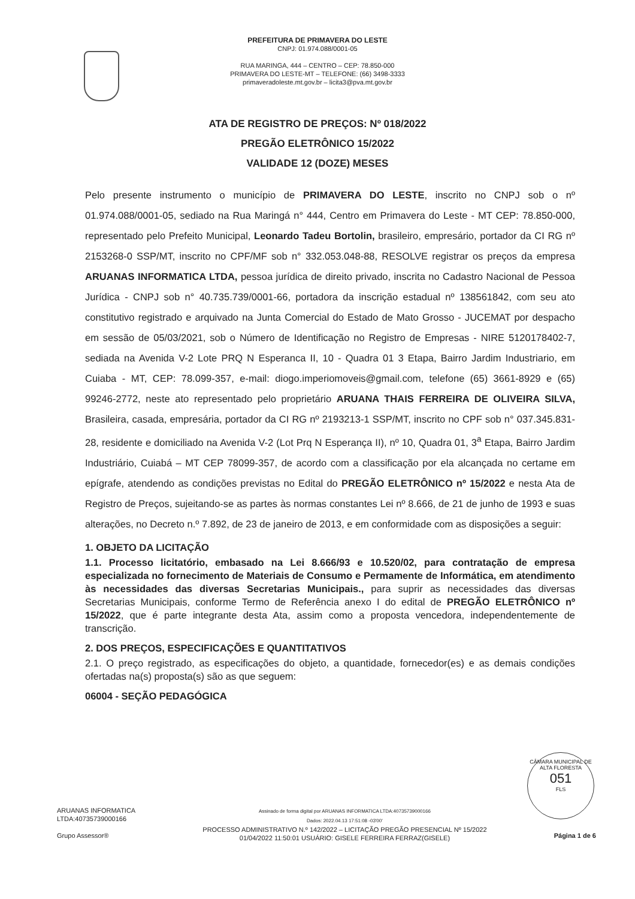PREFEITURA DE PRIMAVERA DO LESTE
CNPJ: 01.974.088/0001-05
RUA MARINGA, 444 – CENTRO – CEP: 78.850-000
PRIMAVERA DO LESTE-MT – TELEFONE: (66) 3498-3333
primaveradoleste.mt.gov.br – licita3@pva.mt.gov.br
ATA DE REGISTRO DE PREÇOS: Nº 018/2022
PREGÃO ELETRÔNICO 15/2022
VALIDADE 12 (DOZE) MESES
Pelo presente instrumento o município de PRIMAVERA DO LESTE, inscrito no CNPJ sob o nº 01.974.088/0001-05, sediado na Rua Maringá n° 444, Centro em Primavera do Leste - MT CEP: 78.850-000, representado pelo Prefeito Municipal, Leonardo Tadeu Bortolin, brasileiro, empresário, portador da CI RG nº 2153268-0 SSP/MT, inscrito no CPF/MF sob n° 332.053.048-88, RESOLVE registrar os preços da empresa ARUANAS INFORMATICA LTDA, pessoa jurídica de direito privado, inscrita no Cadastro Nacional de Pessoa Jurídica - CNPJ sob n° 40.735.739/0001-66, portadora da inscrição estadual nº 138561842, com seu ato constitutivo registrado e arquivado na Junta Comercial do Estado de Mato Grosso - JUCEMAT por despacho em sessão de 05/03/2021, sob o Número de Identificação no Registro de Empresas - NIRE 5120178402-7, sediada na Avenida V-2 Lote PRQ N Esperanca II, 10 - Quadra 01 3 Etapa, Bairro Jardim Industriario, em Cuiaba - MT, CEP: 78.099-357, e-mail: diogo.imperiomoveis@gmail.com, telefone (65) 3661-8929 e (65) 99246-2772, neste ato representado pelo proprietário ARUANA THAIS FERREIRA DE OLIVEIRA SILVA, Brasileira, casada, empresária, portador da CI RG nº 2193213-1 SSP/MT, inscrito no CPF sob n° 037.345.831-28, residente e domiciliado na Avenida V-2 (Lot Prq N Esperança II), nº 10, Quadra 01, 3<sup>a</sup> Etapa, Bairro Jardim Industriário, Cuiabá – MT CEP 78099-357, de acordo com a classificação por ela alcançada no certame em epígrafe, atendendo as condições previstas no Edital do PREGÃO ELETRÔNICO nº 15/2022 e nesta Ata de Registro de Preços, sujeitando-se as partes às normas constantes Lei nº 8.666, de 21 de junho de 1993 e suas alterações, no Decreto n.º 7.892, de 23 de janeiro de 2013, e em conformidade com as disposições a seguir:
1. OBJETO DA LICITAÇÃO
1.1. Processo licitatório, embasado na Lei 8.666/93 e 10.520/02, para contratação de empresa especializada no fornecimento de Materiais de Consumo e Permamente de Informática, em atendimento às necessidades das diversas Secretarias Municipais., para suprir as necessidades das diversas Secretarias Municipais, conforme Termo de Referência anexo I do edital de PREGÃO ELETRÔNICO nº 15/2022, que é parte integrante desta Ata, assim como a proposta vencedora, independentemente de transcrição.
2. DOS PREÇOS, ESPECIFICAÇÕES E QUANTITATIVOS
2.1. O preço registrado, as especificações do objeto, a quantidade, fornecedor(es) e as demais condições ofertadas na(s) proposta(s) são as que seguem:
06004 - SEÇÃO PEDAGÓGICA
CÂMARA MUNICIPAL DE ALTA FLORESTA
051
FLS
ARUANAS INFORMATICA
LTDA:40735739000166
Grupo Assessor®
Assinado de forma digital por ARUANAS INFORMATICA LTDA:40735739000166
Dados: 2022.04.13 17:51:08 -03'00'
PROCESSO ADMINISTRATIVO N.º 142/2022 – LICITAÇÃO PREGÃO PRESENCIAL Nº 15/2022
01/04/2022 11:50:01 USUÁRIO: GISELE FERREIRA FERRAZ(GISELE)
Página 1 de 6